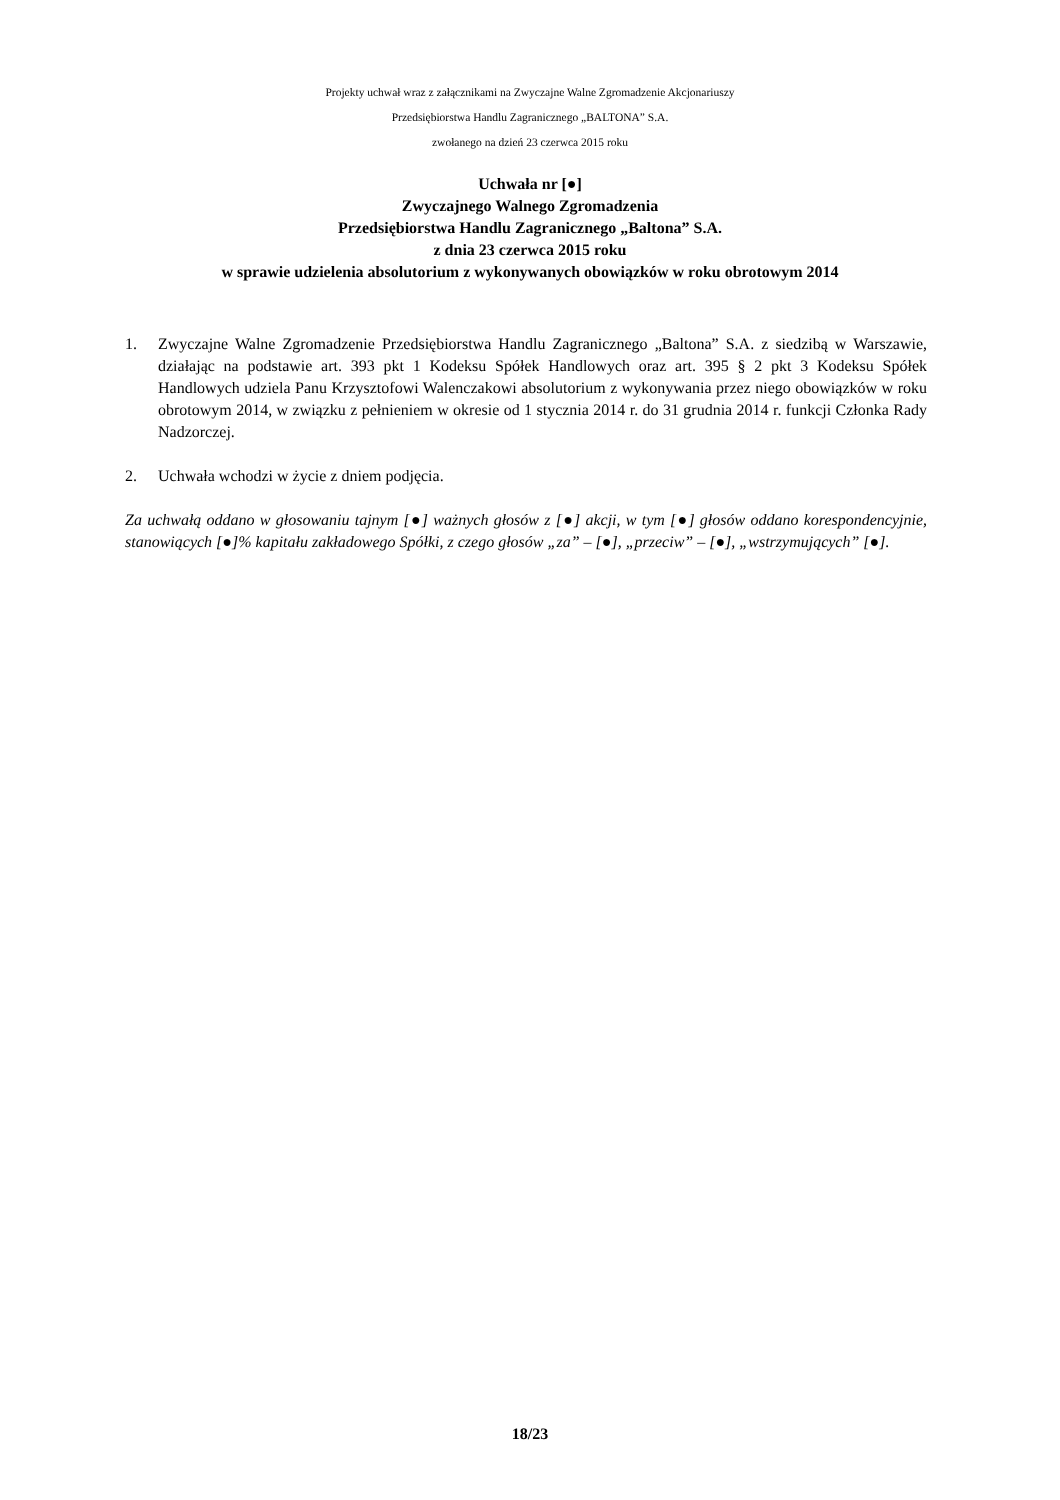Projekty uchwał wraz z załącznikami na Zwyczajne Walne Zgromadzenie Akcjonariuszy
Przedsiębiorstwa Handlu Zagranicznego „BALTONA” S.A.
zwołanego na dzień 23 czerwca 2015 roku
Uchwała nr [●]
Zwyczajnego Walnego Zgromadzenia
Przedsiębiorstwa Handlu Zagranicznego „Baltona” S.A.
z dnia 23 czerwca 2015 roku
w sprawie udzielenia absolutorium z wykonywanych obowiązków w roku obrotowym 2014
1. Zwyczajne Walne Zgromadzenie Przedsiębiorstwa Handlu Zagranicznego „Baltona” S.A. z siedzibą w Warszawie, działając na podstawie art. 393 pkt 1 Kodeksu Spółek Handlowych oraz art. 395 § 2 pkt 3 Kodeksu Spółek Handlowych udziela Panu Krzysztofowi Walenczakowi absolutorium z wykonywania przez niego obowiązków w roku obrotowym 2014, w związku z pełnieniem w okresie od 1 stycznia 2014 r. do 31 grudnia 2014 r. funkcji Członka Rady Nadzorczej.
2. Uchwała wchodzi w życie z dniem podjęcia.
Za uchwałą oddano w głosowaniu tajnym [●] ważnych głosów z [●] akcji, w tym [●] głosów oddano korespondencyjnie, stanowiących [●]% kapitału zakładowego Spółki, z czego głosów „za” – [●], „przeciw” – [●], „wstrzymujących” [●].
18/23